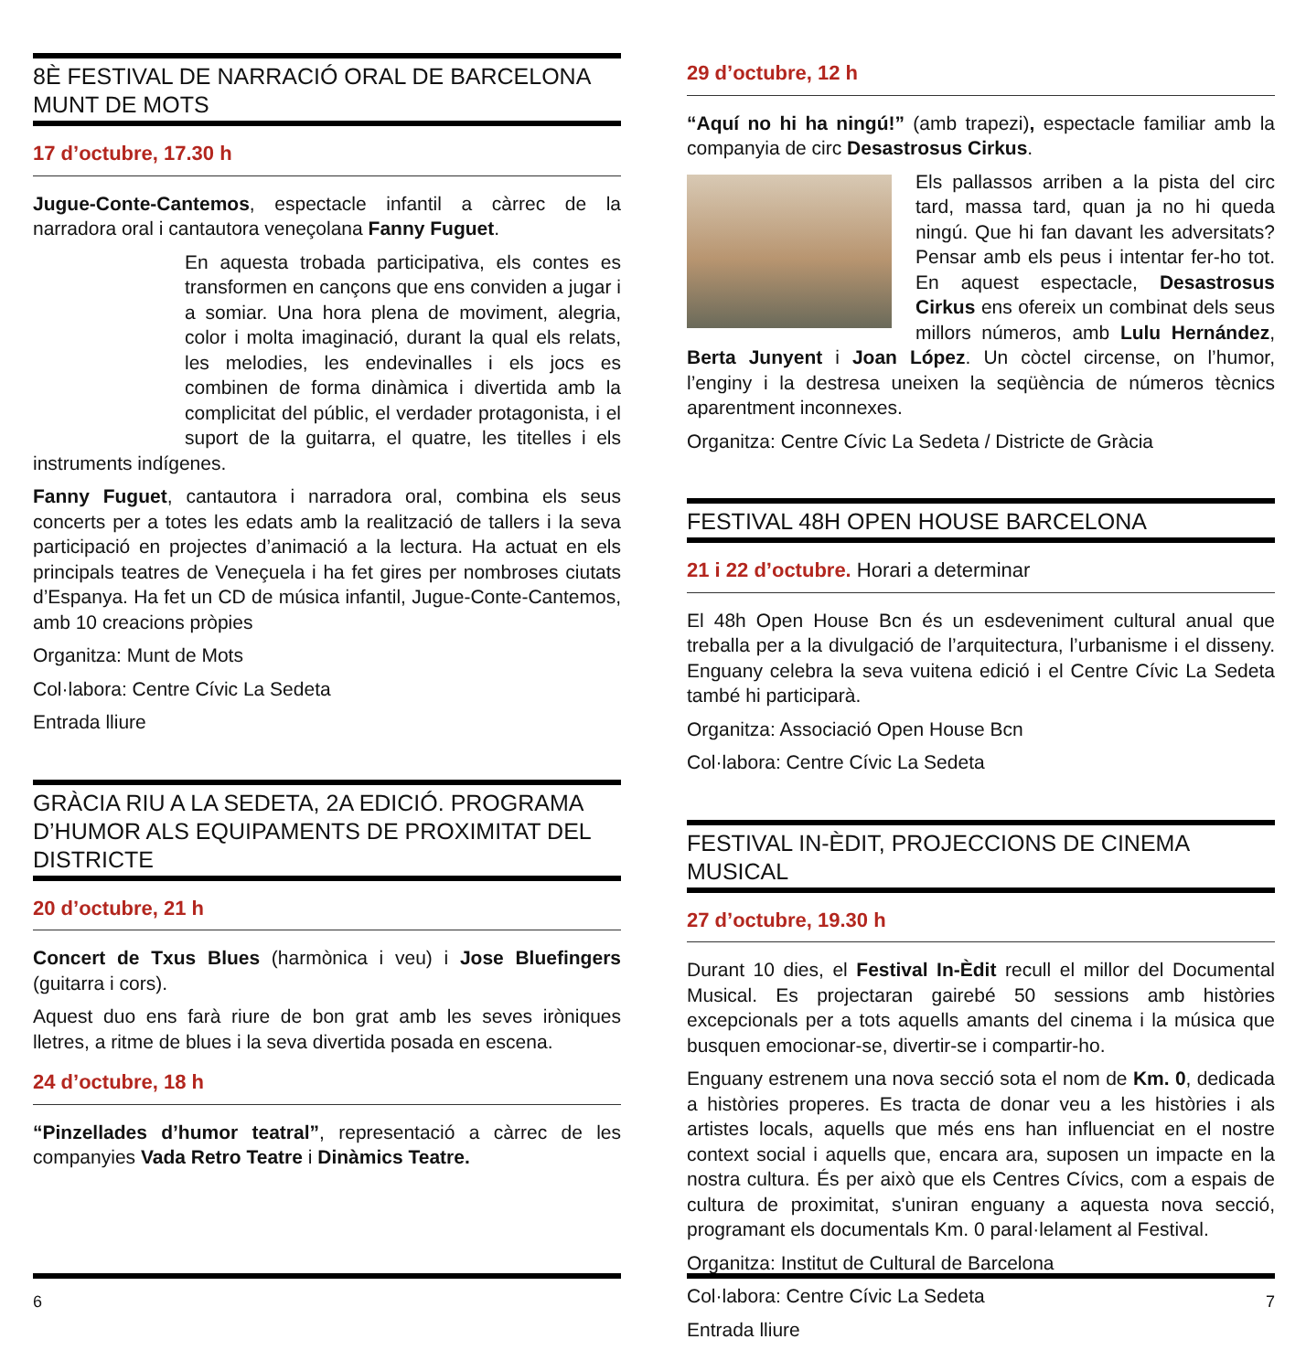8È FESTIVAL DE NARRACIÓ ORAL DE BARCELONA
MUNT DE MOTS
17 d’octubre, 17.30 h
Jugue-Conte-Cantemos, espectacle infantil a càrrec de la narradora oral i cantautora veneçolana Fanny Fuguet.
En aquesta trobada participativa, els contes es transformen en cançons que ens conviden a jugar i a somiar. Una hora plena de moviment, alegria, color i molta imaginació, durant la qual els relats, les melodies, les endevinalles i els jocs es combinen de forma dinàmica i divertida amb la complicitat del públic, el verdader protagonista, i el suport de la guitarra, el quatre, les titelles i els instruments indígenes.
Fanny Fuguet, cantautora i narradora oral, combina els seus concerts per a totes les edats amb la realització de tallers i la seva participació en projectes d’animació a la lectura. Ha actuat en els principals teatres de Veneçuela i ha fet gires per nombroses ciutats d’Espanya. Ha fet un CD de música infantil, Jugue-Conte-Cantemos, amb 10 creacions pròpies
Organitza: Munt de Mots
Col·labora: Centre Cívic La Sedeta
Entrada lliure
GRÀCIA RIU A LA SEDETA, 2A EDICIÓ. PROGRAMA D’HUMOR ALS EQUIPAMENTS DE PROXIMITAT DEL DISTRICTE
20 d’octubre, 21 h
Concert de Txus Blues (harmònica i veu) i Jose Bluefingers (guitarra i cors).
Aquest duo ens farà riure de bon grat amb les seves iròniques lletres, a ritme de blues i la seva divertida posada en escena.
24 d’octubre, 18 h
“Pinzellades d’humor teatral”, representació a càrrec de les companyies Vada Retro Teatre i Dinàmics Teatre.
6
29 d’octubre, 12 h
“Aquí no hi ha ningú!” (amb trapezi), espectacle familiar amb la companyia de circ Desastrosus Cirkus.
Els pallassos arriben a la pista del circ tard, massa tard, quan ja no hi queda ningú. Que hi fan davant les adversitats? Pensar amb els peus i intentar fer-ho tot. En aquest espectacle, Desastrosus Cirkus ens ofereix un combinat dels seus millors números, amb Lulu Hernández, Berta Junyent i Joan López. Un còctel circense, on l’humor, l’enginy i la destresa uneixen la seqüència de números tècnics aparentment inconnexes.
Organitza: Centre Cívic La Sedeta / Districte de Gràcia
FESTIVAL 48H OPEN HOUSE BARCELONA
21 i 22 d’octubre. Horari a determinar
El 48h Open House Bcn és un esdeveniment cultural anual que treballa per a la divulgació de l’arquitectura, l’urbanisme i el disseny. Enguany celebra la seva vuitena edició i el Centre Cívic La Sedeta també hi participarà.
Organitza: Associació Open House Bcn
Col·labora: Centre Cívic La Sedeta
FESTIVAL IN-ÈDIT, PROJECCIONS DE CINEMA MUSICAL
27 d’octubre, 19.30 h
Durant 10 dies, el Festival In-Èdit recull el millor del Documental Musical. Es projectaran gairebé 50 sessions amb històries excepcionals per a tots aquells amants del cinema i la música que busquen emocionar-se, divertir-se i compartir-ho.
Enguany estrenem una nova secció sota el nom de Km. 0, dedicada a històries properes. Es tracta de donar veu a les històries i als artistes locals, aquells que més ens han influenciat en el nostre context social i aquells que, encara ara, suposen un impacte en la nostra cultura. És per això que els Centres Cívics, com a espais de cultura de proximitat, s'uniran enguany a aquesta nova secció, programant els documentals Km. 0 paral·lelament al Festival.
Organitza: Institut de Cultural de Barcelona
Col·labora: Centre Cívic La Sedeta
Entrada lliure
7